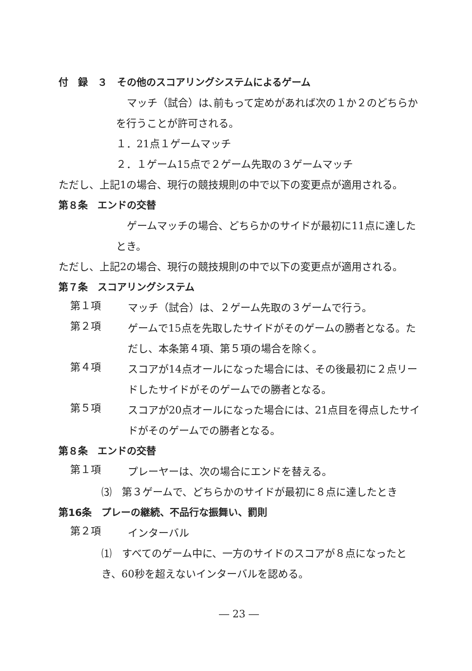付　録　３　その他のスコアリングシステムによるゲーム
マッチ（試合）は､前もって定めがあれば次の１か２のどちらかを行うことが許可される。
１．21点１ゲームマッチ
２．１ゲーム15点で２ゲーム先取の３ゲームマッチ
ただし、上記1の場合、現行の競技規則の中で以下の変更点が適用される。
第８条　エンドの交替
ゲームマッチの場合、どちらかのサイドが最初に11点に達したとき。
ただし、上記2の場合、現行の競技規則の中で以下の変更点が適用される。
第７条　スコアリングシステム
第１項
マッチ（試合）は、２ゲーム先取の３ゲームで行う。
第２項
ゲームで15点を先取したサイドがそのゲームの勝者となる。ただし、本条第４項、第５項の場合を除く。
第４項
スコアが14点オールになった場合には、その後最初に２点リードしたサイドがそのゲームでの勝者となる。
第５項
スコアが20点オールになった場合には、21点目を得点したサイドがそのゲームでの勝者となる。
第８条　エンドの交替
第１項
プレーヤーは、次の場合にエンドを替える。
⑶　第３ゲームで、どちらかのサイドが最初に８点に達したとき
第16条　プレーの継続、不品行な振舞い、罰則
第２項
インターバル
⑴　すべてのゲーム中に、一方のサイドのスコアが８点になったとき、60秒を超えないインターバルを認める。
― 23 ―